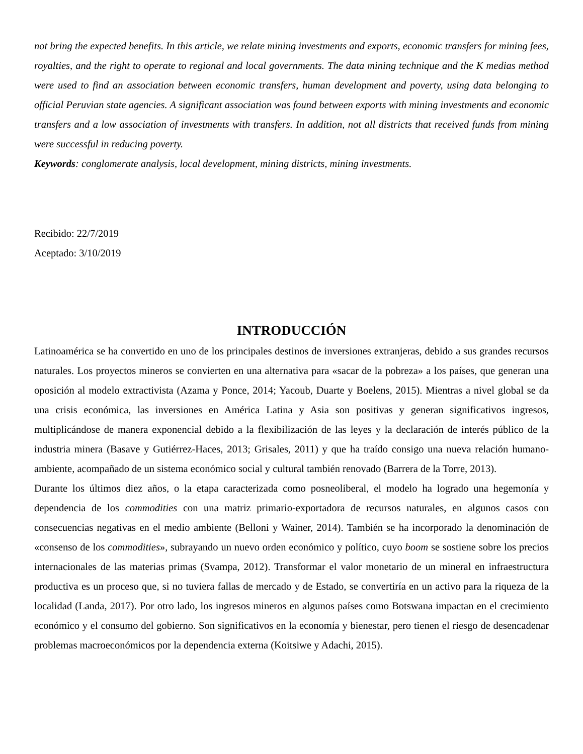not bring the expected benefits. In this article, we relate mining investments and exports, economic transfers for mining fees, royalties, and the right to operate to regional and local governments. The data mining technique and the K medias method were used to find an association between economic transfers, human development and poverty, using data belonging to official Peruvian state agencies. A significant association was found between exports with mining investments and economic transfers and a low association of investments with transfers. In addition, not all districts that received funds from mining were successful in reducing poverty.
Keywords: conglomerate analysis, local development, mining districts, mining investments.
Recibido: 22/7/2019
Aceptado: 3/10/2019
INTRODUCCIÓN
Latinoamérica se ha convertido en uno de los principales destinos de inversiones extranjeras, debido a sus grandes recursos naturales. Los proyectos mineros se convierten en una alternativa para «sacar de la pobreza» a los países, que generan una oposición al modelo extractivista (Azama y Ponce, 2014; Yacoub, Duarte y Boelens, 2015). Mientras a nivel global se da una crisis económica, las inversiones en América Latina y Asia son positivas y generan significativos ingresos, multiplicándose de manera exponencial debido a la flexibilización de las leyes y la declaración de interés público de la industria minera (Basave y Gutiérrez-Haces, 2013; Grisales, 2011) y que ha traído consigo una nueva relación humano-ambiente, acompañado de un sistema económico social y cultural también renovado (Barrera de la Torre, 2013).
Durante los últimos diez años, o la etapa caracterizada como posneoliberal, el modelo ha logrado una hegemonía y dependencia de los commodities con una matriz primario-exportadora de recursos naturales, en algunos casos con consecuencias negativas en el medio ambiente (Belloni y Wainer, 2014). También se ha incorporado la denominación de «consenso de los commodities», subrayando un nuevo orden económico y político, cuyo boom se sostiene sobre los precios internacionales de las materias primas (Svampa, 2012). Transformar el valor monetario de un mineral en infraestructura productiva es un proceso que, si no tuviera fallas de mercado y de Estado, se convertiría en un activo para la riqueza de la localidad (Landa, 2017). Por otro lado, los ingresos mineros en algunos países como Botswana impactan en el crecimiento económico y el consumo del gobierno. Son significativos en la economía y bienestar, pero tienen el riesgo de desencadenar problemas macroeconómicos por la dependencia externa (Koitsiwe y Adachi, 2015).